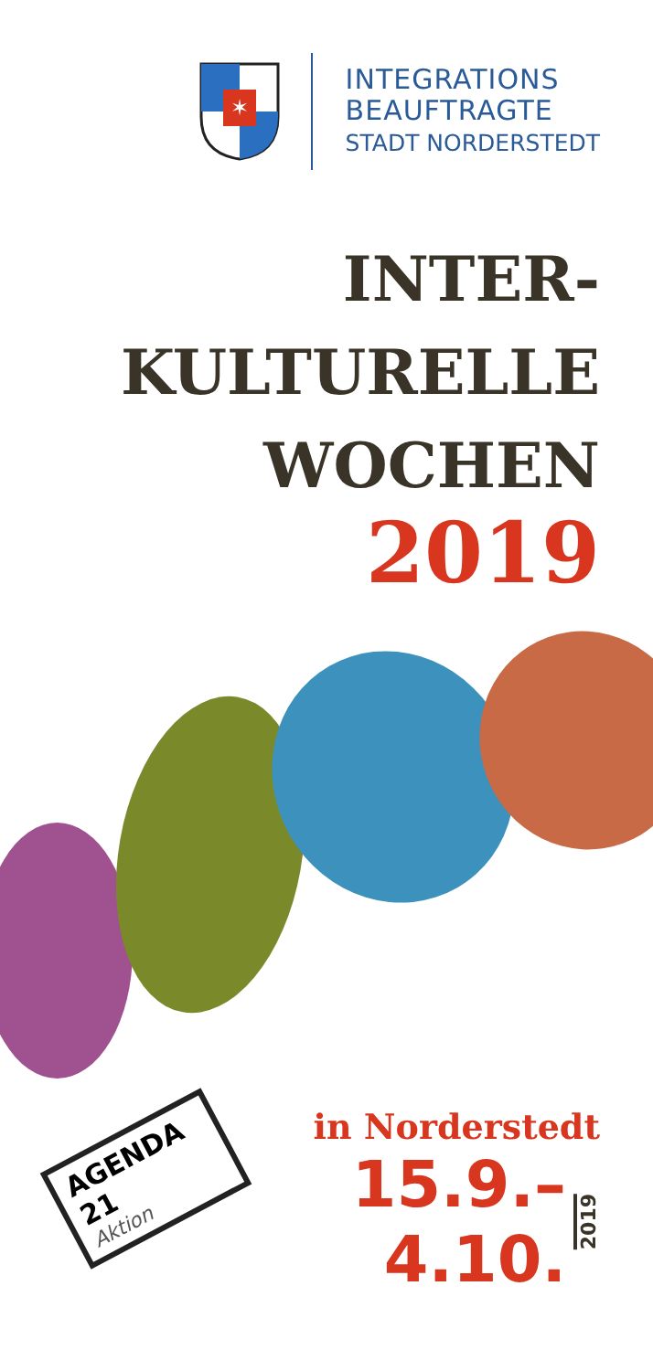✶
INTEGRATIONS
BEAUFTRAGTE
STADT NORDERSTEDT
INTER-
KULTURELLE
WOCHEN
2019
AGENDA 21
Aktion
in Norderstedt
15.9.–4.10. 2019